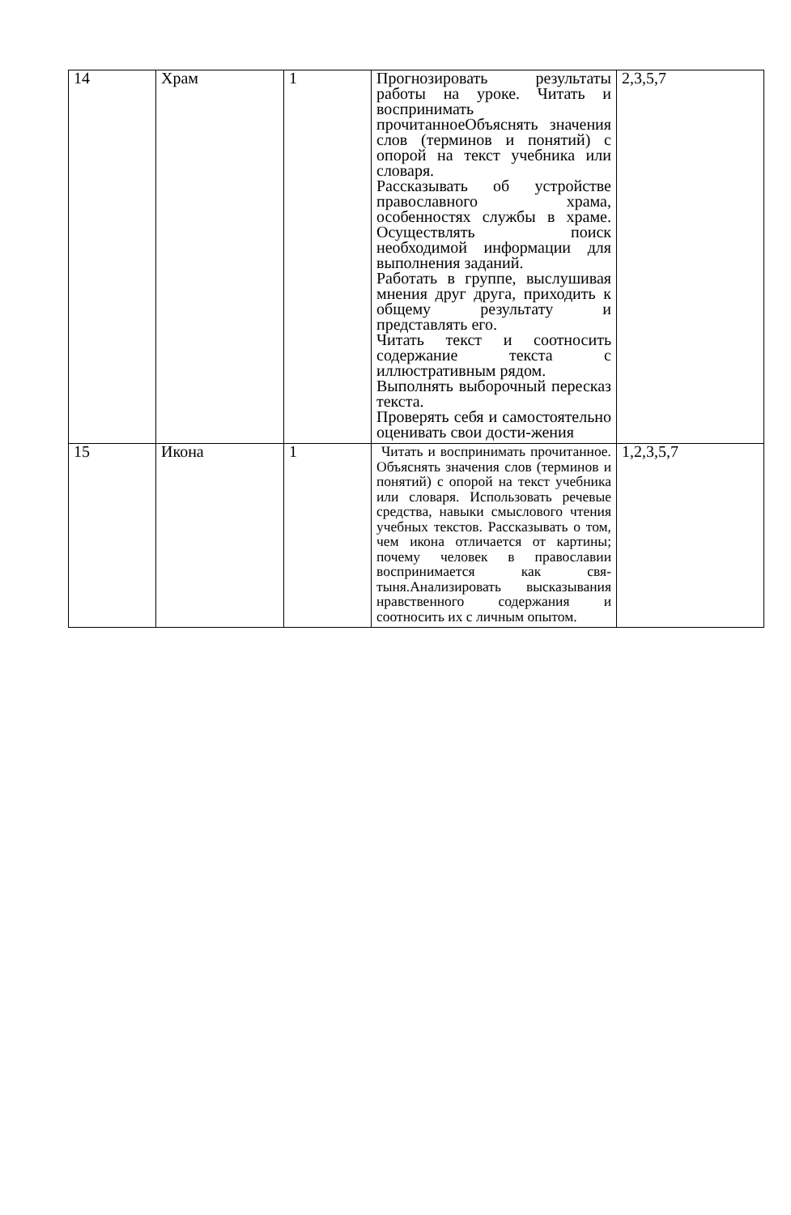| 14 | Храм | 1 | Прогнозировать результаты работы на уроке. Читать и воспринимать прочитанноеОбъяснять значения слов (терминов и понятий) с опорой на текст учебника или словаря. Рассказывать об устройстве православного храма, особенностях службы в храме. Осуществлять поиск необходимой информации для выполнения заданий. Работать в группе, выслушивая мнения друг друга, приходить к общему результату и представлять его. Читать текст и соотносить содержание текста с иллюстративным рядом. Выполнять выборочный пересказ текста. Проверять себя и самостоятельно оценивать свои дости-жения | 2,3,5,7 |
| 15 | Икона | 1 | Читать и воспринимать прочитанное. Объяснять значения слов (терминов и понятий) с опорой на текст учебника или словаря. Использовать речевые средства, навыки смыслового чтения учебных текстов. Рассказывать о том, чем икона отличается от картины; почему человек в православии воспринимается как свя-тыня.Анализировать высказывания нравственного содержания и соотносить их с личным опытом. | 1,2,3,5,7 |